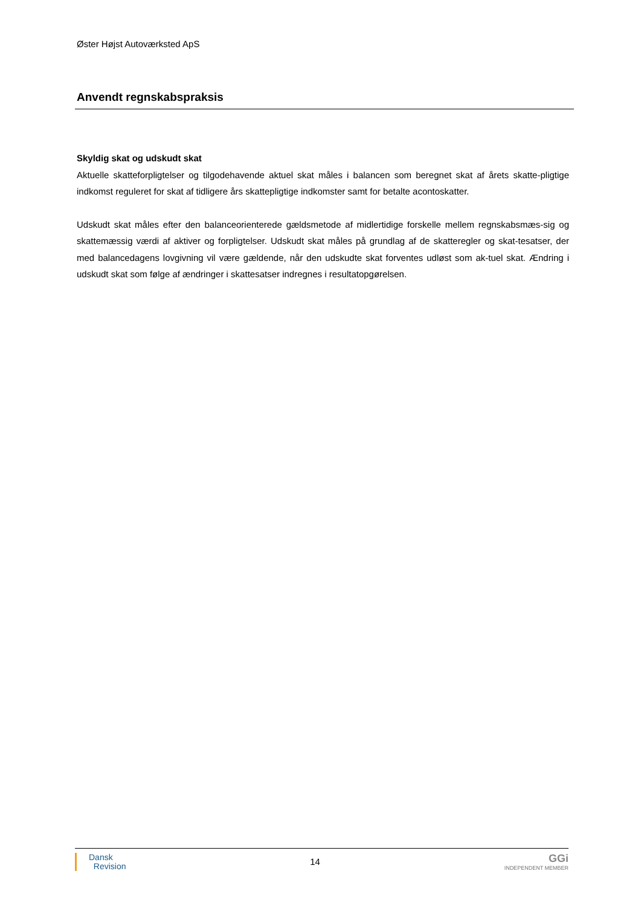Øster Højst Autoværksted ApS
Anvendt regnskabspraksis
Skyldig skat og udskudt skat
Aktuelle skatteforpligtelser og tilgodehavende aktuel skat måles i balancen som beregnet skat af årets skatte-pligtige indkomst reguleret for skat af tidligere års skattepligtige indkomster samt for betalte acontoskatter.
Udskudt skat måles efter den balanceorienterede gældsmetode af midlertidige forskelle mellem regnskabsmæs-sig og skattemæssig værdi af aktiver og forpligtelser. Udskudt skat måles på grundlag af de skatteregler og skat-tesatser, der med balancedagens lovgivning vil være gældende, når den udskudte skat forventes udløst som ak-tuel skat. Ændring i udskudt skat som følge af ændringer i skattesatser indregnes i resultatopgørelsen.
Dansk
Revision
14
GGi
INDEPENDENT MEMBER